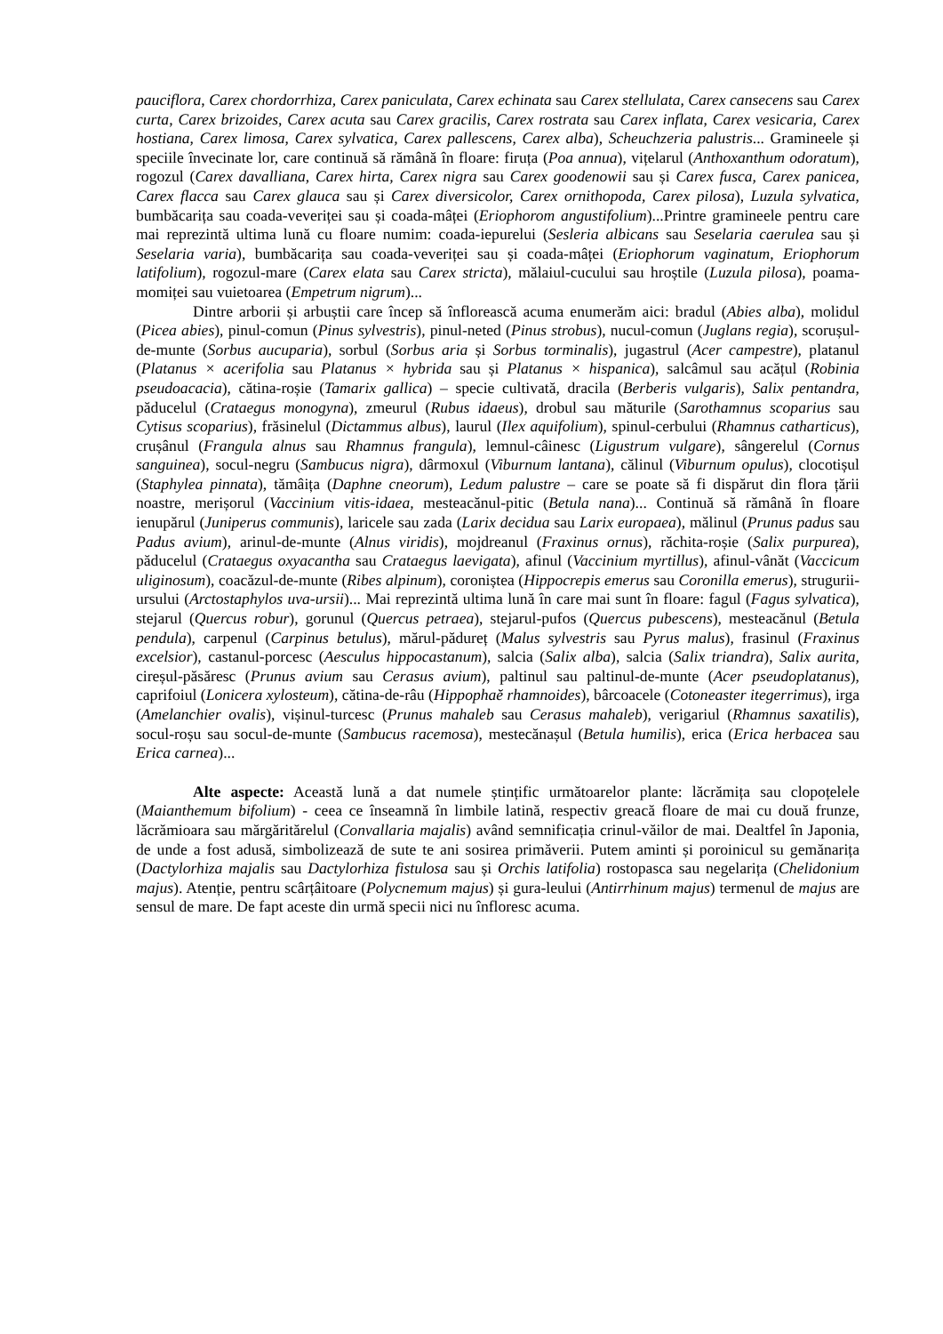pauciflora, Carex chordorrhiza, Carex paniculata, Carex echinata sau Carex stellulata, Carex cansecens sau Carex curta, Carex brizoides, Carex acuta sau Carex gracilis, Carex rostrata sau Carex inflata, Carex vesicaria, Carex hostiana, Carex limosa, Carex sylvatica, Carex pallescens, Carex alba), Scheuchzeria palustris... Gramineele și speciile învecinate lor, care continuă să rămână în floare: firuța (Poa annua), vițelarul (Anthoxanthum odoratum), rogozul (Carex davalliana, Carex hirta, Carex nigra sau Carex goodenowii sau și Carex fusca, Carex panicea, Carex flacca sau Carex glauca sau și Carex diversicolor, Carex ornithopoda, Carex pilosa), Luzula sylvatica, bumbăcarița sau coada-veveriței sau și coada-mâței (Eriophorom angustifolium)...Printre gramineele pentru care mai reprezintă ultima lună cu floare numim: coada-iepurelui (Sesleria albicans sau Seselaria caerulea sau și Seselaria varia), bumbăcarița sau coada-veveriței sau și coada-mâței (Eriophorum vaginatum, Eriophorum latifolium), rogozul-mare (Carex elata sau Carex stricta), mălaiul-cucului sau hroștile (Luzula pilosa), poama-momiței sau vuietoarea (Empetrum nigrum)...
Dintre arborii și arbuștii care încep să înflorească acuma enumerăm aici: bradul (Abies alba), molidul (Picea abies), pinul-comun (Pinus sylvestris), pinul-neted (Pinus strobus), nucul-comun (Juglans regia), scorușul-de-munte (Sorbus aucuparia), sorbul (Sorbus aria și Sorbus torminalis), jugastrul (Acer campestre), platanul (Platanus × acerifolia sau Platanus × hybrida sau și Platanus × hispanica), salcâmul sau acățul (Robinia pseudoacacia), cătina-roșie (Tamarix gallica) – specie cultivată, dracila (Berberis vulgaris), Salix pentandra, păducelul (Crataegus monogyna), zmeurul (Rubus idaeus), drobul sau măturile (Sarothamnus scoparius sau Cytisus scoparius), frăsinelul (Dictammus albus), laurul (Ilex aquifolium), spinul-cerbului (Rhamnus catharticus), crușânul (Frangula alnus sau Rhamnus frangula), lemnul-câinesc (Ligustrum vulgare), sângerelul (Cornus sanguinea), socul-negru (Sambucus nigra), dârmoxul (Viburnum lantana), călinul (Viburnum opulus), clocotișul (Staphylea pinnata), tămâița (Daphne cneorum), Ledum palustre – care se poate să fi dispărut din flora țării noastre, merișorul (Vaccinium vitis-idaea, mesteacănul-pitic (Betula nana)... Continuă să rămână în floare ienupărul (Juniperus communis), laricele sau zada (Larix decidua sau Larix europaea), mălinul (Prunus padus sau Padus avium), arinul-de-munte (Alnus viridis), mojdreanul (Fraxinus ornus), răchita-roșie (Salix purpurea), păducelul (Crataegus oxyacantha sau Crataegus laevigata), afinul (Vaccinium myrtillus), afinul-vânăt (Vaccicum uliginosum), coacăzul-de-munte (Ribes alpinum), coroniștea (Hippocrepis emerus sau Coronilla emerus), strugurii-ursului (Arctostaphylos uva-ursii)... Mai reprezintă ultima lună în care mai sunt în floare: fagul (Fagus sylvatica), stejarul (Quercus robur), gorunul (Quercus petraea), stejarul-pufos (Quercus pubescens), mesteacănul (Betula pendula), carpenul (Carpinus betulus), mărul-pădureț (Malus sylvestris sau Pyrus malus), frasinul (Fraxinus excelsior), castanul-porcesc (Aesculus hippocastanum), salcia (Salix alba), salcia (Salix triandra), Salix aurita, cireșul-păsăresc (Prunus avium sau Cerasus avium), paltinul sau paltinul-de-munte (Acer pseudoplatanus), caprifoiul (Lonicera xylosteum), cătina-de-râu (Hippophaĕ rhamnoides), bârcoacele (Cotoneaster itegerrimus), irga (Amelanchier ovalis), vișinul-turcesc (Prunus mahaleb sau Cerasus mahaleb), verigariul (Rhamnus saxatilis), socul-roșu sau socul-de-munte (Sambucus racemosa), mestecănașul (Betula humilis), erica (Erica herbacea sau Erica carnea)...
Alte aspecte: Această lună a dat numele ștințific următoarelor plante: lăcrămița sau clopoțelele (Maianthemum bifolium) - ceea ce înseamnă în limbile latină, respectiv greacă floare de mai cu două frunze, lăcrămioara sau mărgăritărelul (Convallaria majalis) având semnificația crinul-văilor de mai. Dealtfel în Japonia, de unde a fost adusă, simbolizează de sute te ani sosirea primăverii. Putem aminti și poroinicul su gemănarița (Dactylorhiza majalis sau Dactylorhiza fistulosa sau și Orchis latifolia) rostopasca sau negelarița (Chelidonium majus). Atenție, pentru scârțâitoare (Polycnemum majus) și gura-leului (Antirrhinum majus) termenul de majus are sensul de mare. De fapt aceste din urmă specii nici nu înfloresc acuma.